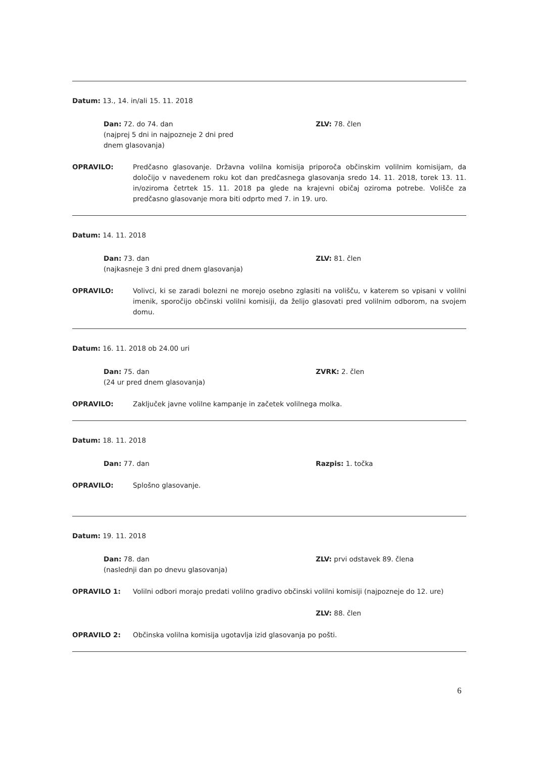Datum: 13., 14. in/ali 15. 11. 2018
Dan: 72. do 74. dan
(najprej 5 dni in najpozneje 2 dni pred
dnem glasovanja)
ZLV: 78. člen
OPRAVILO: Predčasno glasovanje. Državna volilna komisija priporoča občinskim volilnim komisijam, da določijo v navedenem roku kot dan predčasnega glasovanja sredo 14. 11. 2018, torek 13. 11. in/oziroma četrtek 15. 11. 2018 pa glede na krajevni običaj oziroma potrebe. Volišče za predčasno glasovanje mora biti odprto med 7. in 19. uro.
Datum: 14. 11. 2018
Dan: 73. dan
(najkasneje 3 dni pred dnem glasovanja)
ZLV: 81. člen
OPRAVILO: Volivci, ki se zaradi bolezni ne morejo osebno zglasiti na volišču, v katerem so vpisani v volilni imenik, sporočijo občinski volilni komisiji, da želijo glasovati pred volilnim odborom, na svojem domu.
Datum: 16. 11. 2018 ob 24.00 uri
Dan: 75. dan
(24 ur pred dnem glasovanja)
ZVRK: 2. člen
OPRAVILO: Zaključek javne volilne kampanje in začetek volilnega molka.
Datum: 18. 11. 2018
Dan: 77. dan Razpis: 1. točka
OPRAVILO: Splošno glasovanje.
Datum: 19. 11. 2018
Dan: 78. dan
(naslednji dan po dnevu glasovanja)
ZLV: prvi odstavek 89. člena
OPRAVILO 1: Volilni odbori morajo predati volilno gradivo občinski volilni komisiji (najpozneje do 12. ure)
ZLV: 88. člen
OPRAVILO 2: Občinska volilna komisija ugotavlja izid glasovanja po pošti.
6